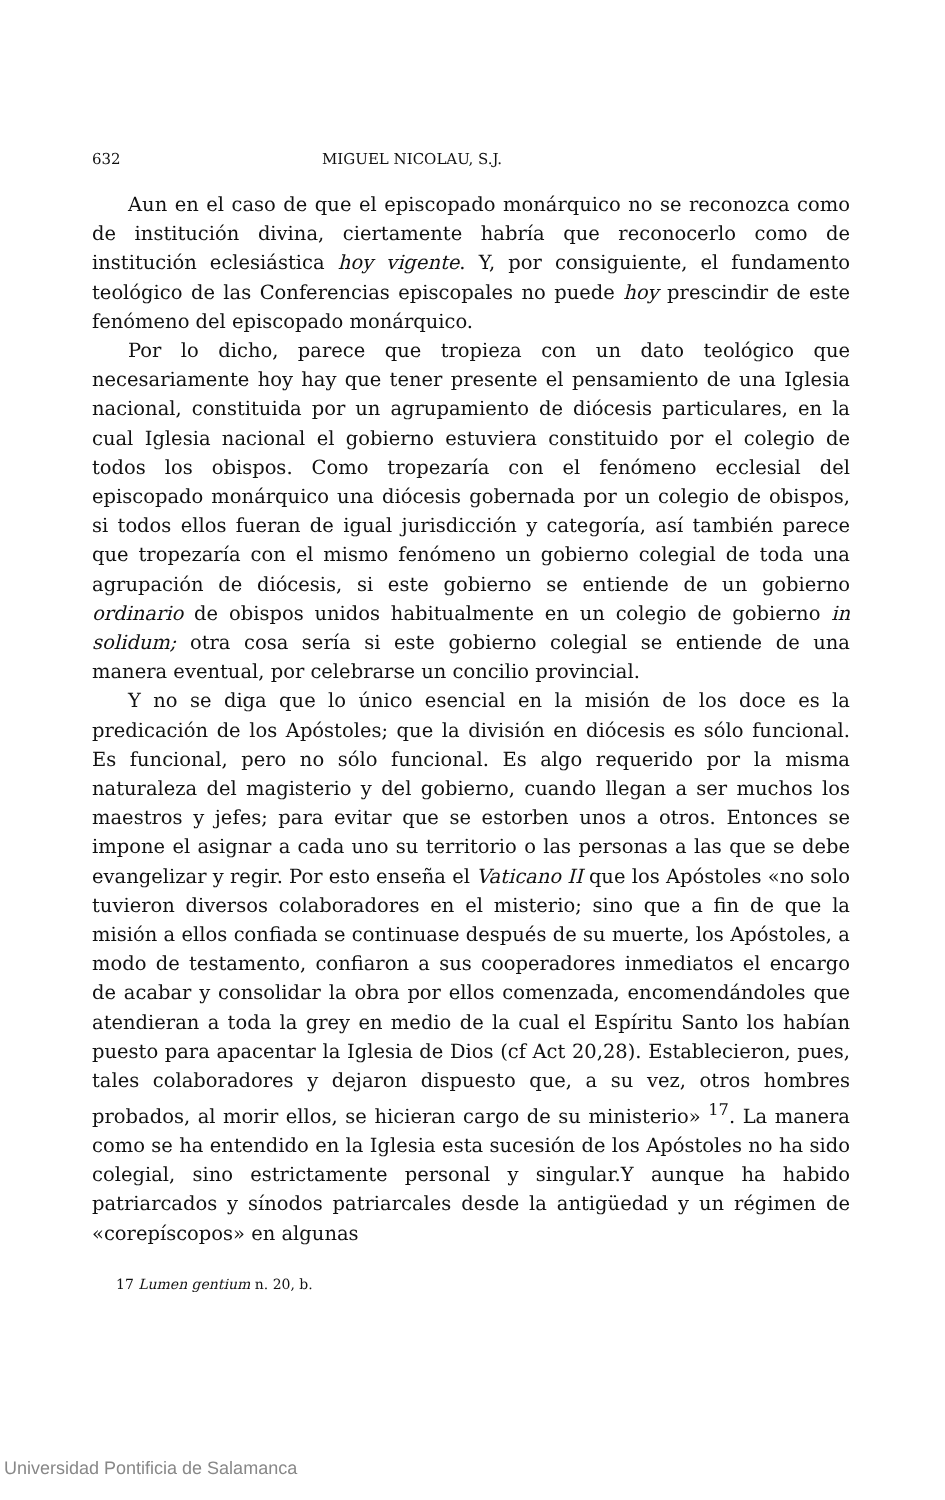632 MIGUEL NICOLAU, S.J.
Aun en el caso de que el episcopado monárquico no se reconozca como de institución divina, ciertamente habría que reconocerlo como de institución eclesiástica hoy vigente. Y, por consiguiente, el fundamento teológico de las Conferencias episcopales no puede hoy prescindir de este fenómeno del episcopado monárquico.
Por lo dicho, parece que tropieza con un dato teológico que necesariamente hoy hay que tener presente el pensamiento de una Iglesia nacional, constituida por un agrupamiento de diócesis particulares, en la cual Iglesia nacional el gobierno estuviera constituido por el colegio de todos los obispos. Como tropezaría con el fenómeno ecclesial del episcopado monárquico una diócesis gobernada por un colegio de obispos, si todos ellos fueran de igual jurisdicción y categoría, así también parece que tropezaría con el mismo fenómeno un gobierno colegial de toda una agrupación de diócesis, si este gobierno se entiende de un gobierno ordinario de obispos unidos habitualmente en un colegio de gobierno in solidum; otra cosa sería si este gobierno colegial se entiende de una manera eventual, por celebrarse un concilio provincial.
Y no se diga que lo único esencial en la misión de los doce es la predicación de los Apóstoles; que la división en diócesis es sólo funcional. Es funcional, pero no sólo funcional. Es algo requerido por la misma naturaleza del magisterio y del gobierno, cuando llegan a ser muchos los maestros y jefes; para evitar que se estorben unos a otros. Entonces se impone el asignar a cada uno su territorio o las personas a las que se debe evangelizar y regir. Por esto enseña el Vaticano II que los Apóstoles «no solo tuvieron diversos colaboradores en el misterio; sino que a fin de que la misión a ellos confiada se continuase después de su muerte, los Apóstoles, a modo de testamento, confiaron a sus cooperadores inmediatos el encargo de acabar y consolidar la obra por ellos comenzada, encomendándoles que atendieran a toda la grey en medio de la cual el Espíritu Santo los habían puesto para apacentar la Iglesia de Dios (cf Act 20,28). Establecieron, pues, tales colaboradores y dejaron dispuesto que, a su vez, otros hombres probados, al morir ellos, se hicieran cargo de su ministerio» <sup>17</sup>. La manera como se ha entendido en la Iglesia esta sucesión de los Apóstoles no ha sido colegial, sino estrictamente personal y singular.Y aunque ha habido patriarcados y sínodos patriarcales desde la antigüedad y un régimen de «corepíscopos» en algunas
17 Lumen gentium n. 20, b.
Universidad Pontificia de Salamanca